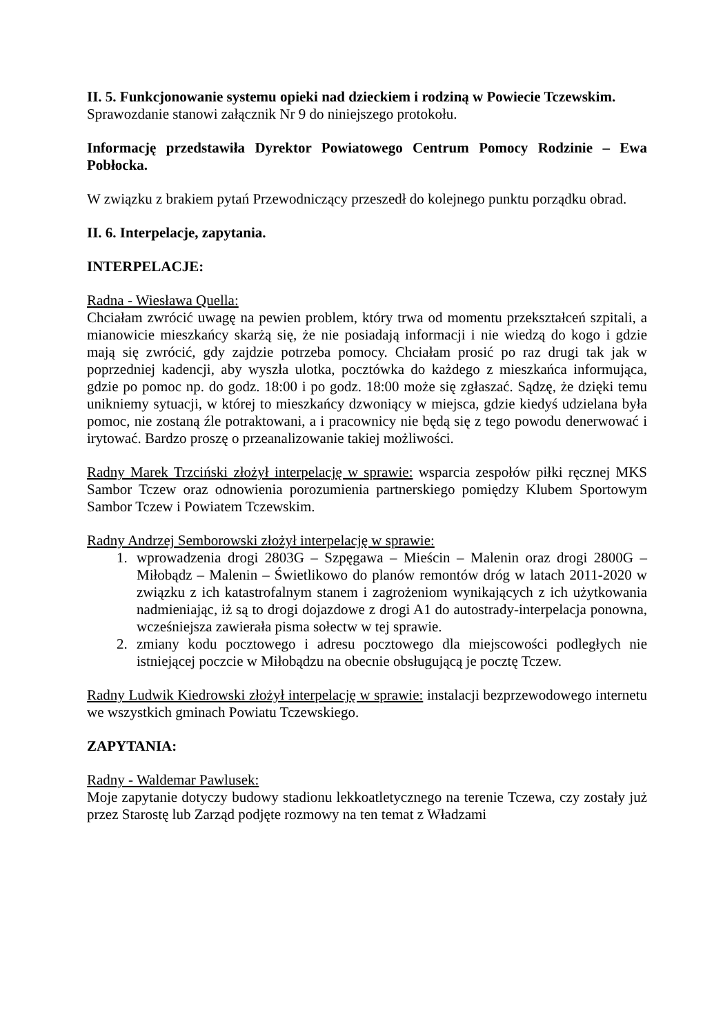II. 5. Funkcjonowanie systemu opieki nad dzieckiem i rodziną w Powiecie Tczewskim.
Sprawozdanie stanowi załącznik Nr 9 do niniejszego protokołu.
Informację przedstawiła Dyrektor Powiatowego Centrum Pomocy Rodzinie – Ewa Pobłocka.
W związku z brakiem pytań Przewodniczący przeszedł do kolejnego punktu porządku obrad.
II. 6. Interpelacje, zapytania.
INTERPELACJE:
Radna - Wiesława Quella:
Chciałam zwrócić uwagę na pewien problem, który trwa od momentu przekształceń szpitali, a mianowicie mieszkańcy skarżą się, że nie posiadają informacji i nie wiedzą do kogo i gdzie mają się zwrócić, gdy zajdzie potrzeba pomocy. Chciałam prosić po raz drugi tak jak w poprzedniej kadencji, aby wyszła ulotka, pocztówka do każdego z mieszkańca informująca, gdzie po pomoc np. do godz. 18:00 i po godz. 18:00 może się zgłaszać. Sądzę, że dzięki temu unikniemy sytuacji, w której to mieszkańcy dzwoniący w miejsca, gdzie kiedyś udzielana była pomoc, nie zostaną źle potraktowani, a i pracownicy nie będą się z tego powodu denerwować i irytować. Bardzo proszę o przeanalizowanie takiej możliwości.
Radny Marek Trzciński złożył interpelację w sprawie: wsparcia zespołów piłki ręcznej MKS Sambor Tczew oraz odnowienia porozumienia partnerskiego pomiędzy Klubem Sportowym Sambor Tczew i Powiatem Tczewskim.
Radny Andrzej Semborowski złożył interpelację w sprawie:
1. wprowadzenia drogi 2803G – Szpęgawa – Mieścin – Malenin oraz drogi 2800G – Miłobądz – Malenin – Świetlikowo do planów remontów dróg w latach 2011-2020 w związku z ich katastrofalnym stanem i zagrożeniom wynikających z ich użytkowania nadmieniając, iż są to drogi dojazdowe z drogi A1 do autostrady-interpelacja ponowna, wcześniejsza zawierała pisma sołectw w tej sprawie.
2. zmiany kodu pocztowego i adresu pocztowego dla miejscowości podległych nie istniejącej poczcie w Miłobądzu na obecnie obsługującą je pocztę Tczew.
Radny Ludwik Kiedrowski złożył interpelację w sprawie: instalacji bezprzewodowego internetu we wszystkich gminach Powiatu Tczewskiego.
ZAPYTANIA:
Radny - Waldemar Pawlusek:
Moje zapytanie dotyczy budowy stadionu lekkoatletycznego na terenie Tczewa, czy zostały już przez Starostę lub Zarząd podjęte rozmowy na ten temat z Władzami